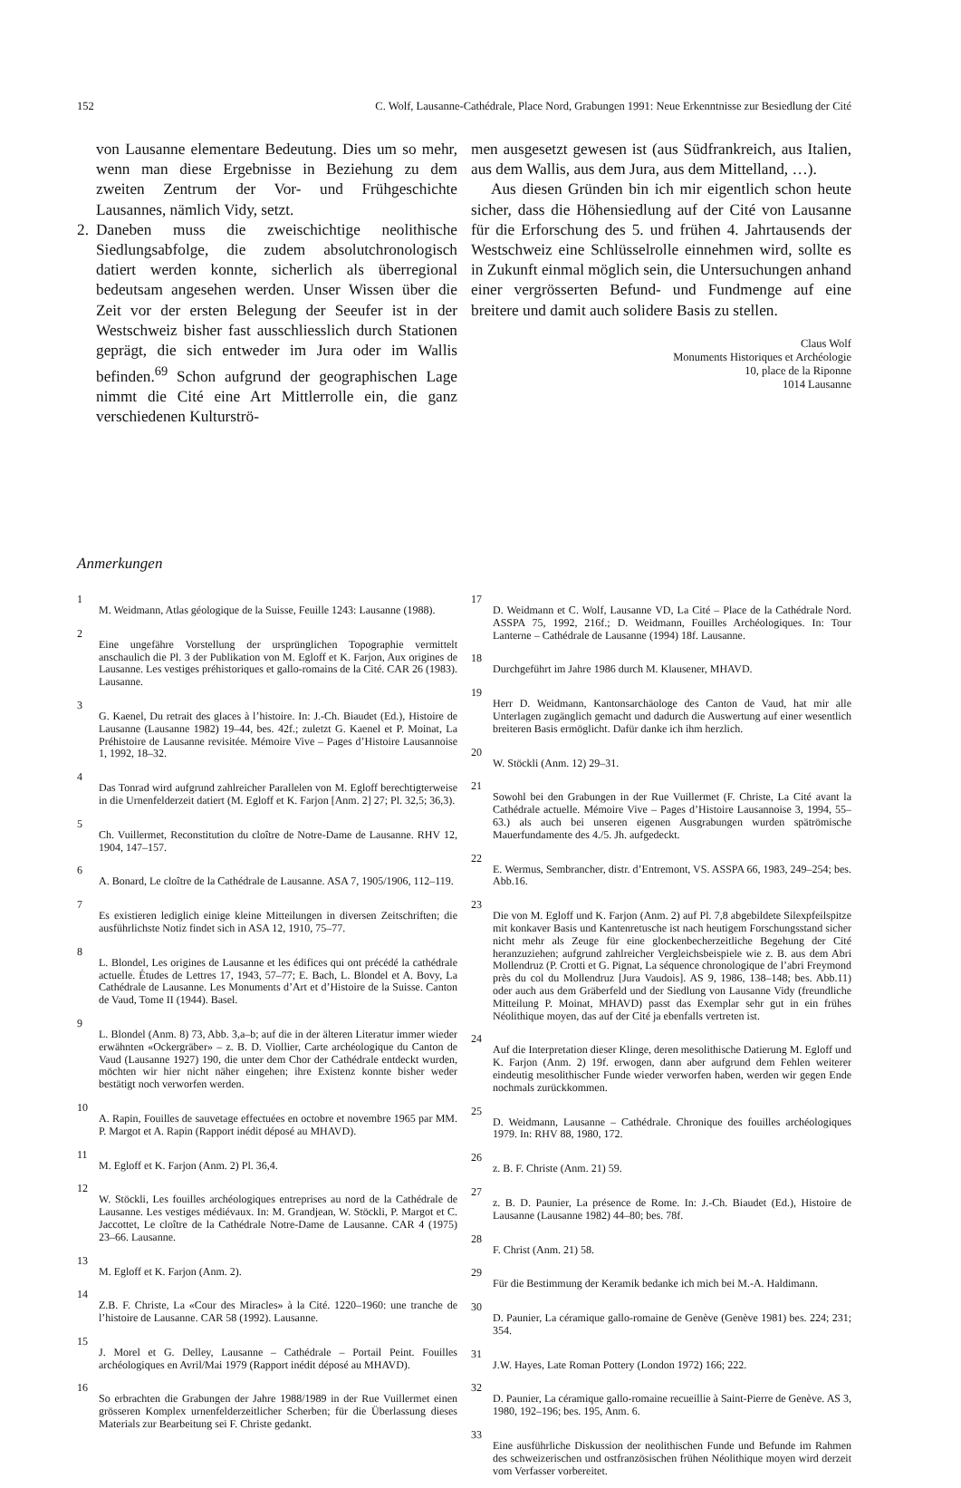152 C. Wolf, Lausanne-Cathédrale, Place Nord, Grabungen 1991: Neue Erkenntnisse zur Besiedlung der Cité
von Lausanne elementare Bedeutung. Dies um so mehr, wenn man diese Ergebnisse in Beziehung zu dem zweiten Zentrum der Vor- und Frühgeschichte Lausannes, nämlich Vidy, setzt.
2. Daneben muss die zweischichtige neolithische Siedlungsabfolge, die zudem absolutchronologisch datiert werden konnte, sicherlich als überregional bedeutsam angesehen werden. Unser Wissen über die Zeit vor der ersten Belegung der Seeufer ist in der Westschweiz bisher fast ausschliesslich durch Stationen geprägt, die sich entweder im Jura oder im Wallis befinden.<sup>69</sup> Schon aufgrund der geographischen Lage nimmt die Cité eine Art Mittlerrolle ein, die ganz verschiedenen Kulturströ-
men ausgesetzt gewesen ist (aus Südfrankreich, aus Italien, aus dem Wallis, aus dem Jura, aus dem Mittelland, …).
Aus diesen Gründen bin ich mir eigentlich schon heute sicher, dass die Höhensiedlung auf der Cité von Lausanne für die Erforschung des 5. und frühen 4. Jahrtausends der Westschweiz eine Schlüsselrolle einnehmen wird, sollte es in Zukunft einmal möglich sein, die Untersuchungen anhand einer vergrösserten Befund- und Fundmenge auf eine breitere und damit auch solidere Basis zu stellen.
Claus Wolf
Monuments Historiques et Archéologie
10, place de la Riponne
1014 Lausanne
Anmerkungen
1
M. Weidmann, Atlas géologique de la Suisse, Feuille 1243: Lausanne (1988).
2
Eine ungefähre Vorstellung der ursprünglichen Topographie vermittelt anschaulich die Pl. 3 der Publikation von M. Egloff et K. Farjon, Aux origines de Lausanne. Les vestiges préhistoriques et gallo-romains de la Cité. CAR 26 (1983). Lausanne.
3
G. Kaenel, Du retrait des glaces à l’histoire. In: J.-Ch. Biaudet (Ed.), Histoire de Lausanne (Lausanne 1982) 19–44, bes. 42f.; zuletzt G. Kaenel et P. Moinat, La Préhistoire de Lausanne revisitée. Mémoire Vive – Pages d’Histoire Lausannoise 1, 1992, 18–32.
4
Das Tonrad wird aufgrund zahlreicher Parallelen von M. Egloff berechtigterweise in die Urnenfelderzeit datiert (M. Egloff et K. Farjon [Anm. 2] 27; Pl. 32,5; 36,3).
5
Ch. Vuillermet, Reconstitution du cloître de Notre-Dame de Lausanne. RHV 12, 1904, 147–157.
6
A. Bonard, Le cloître de la Cathédrale de Lausanne. ASA 7, 1905/1906, 112–119.
7
Es existieren lediglich einige kleine Mitteilungen in diversen Zeitschriften; die ausführlichste Notiz findet sich in ASA 12, 1910, 75–77.
8
L. Blondel, Les origines de Lausanne et les édifices qui ont précédé la cathédrale actuelle. Études de Lettres 17, 1943, 57–77; E. Bach, L. Blondel et A. Bovy, La Cathédrale de Lausanne. Les Monuments d’Art et d’Histoire de la Suisse. Canton de Vaud, Tome II (1944). Basel.
9
L. Blondel (Anm. 8) 73, Abb. 3,a–b; auf die in der älteren Literatur immer wieder erwähnten «Ockergräber» – z. B. D. Viollier, Carte archéologique du Canton de Vaud (Lausanne 1927) 190, die unter dem Chor der Cathédrale entdeckt wurden, möchten wir hier nicht näher eingehen; ihre Existenz konnte bisher weder bestätigt noch verworfen werden.
10
A. Rapin, Fouilles de sauvetage effectuées en octobre et novembre 1965 par MM. P. Margot et A. Rapin (Rapport inédit déposé au MHAVD).
11
M. Egloff et K. Farjon (Anm. 2) Pl. 36,4.
12
W. Stöckli, Les fouilles archéologiques entreprises au nord de la Cathédrale de Lausanne. Les vestiges médiévaux. In: M. Grandjean, W. Stöckli, P. Margot et C. Jaccottet, Le cloître de la Cathédrale Notre-Dame de Lausanne. CAR 4 (1975) 23–66. Lausanne.
13
M. Egloff et K. Farjon (Anm. 2).
14
Z.B. F. Christe, La «Cour des Miracles» à la Cité. 1220–1960: une tranche de l’histoire de Lausanne. CAR 58 (1992). Lausanne.
15
J. Morel et G. Delley, Lausanne – Cathédrale – Portail Peint. Fouilles archéologiques en Avril/Mai 1979 (Rapport inédit déposé au MHAVD).
16
So erbrachten die Grabungen der Jahre 1988/1989 in der Rue Vuillermet einen grösseren Komplex urnenfelderzeitlicher Scherben; für die Überlassung dieses Materials zur Bearbeitung sei F. Christe gedankt.
17
D. Weidmann et C. Wolf, Lausanne VD, La Cité – Place de la Cathédrale Nord. ASSPA 75, 1992, 216f.; D. Weidmann, Fouilles Archéologiques. In: Tour Lanterne – Cathédrale de Lausanne (1994) 18f. Lausanne.
18
Durchgeführt im Jahre 1986 durch M. Klausener, MHAVD.
19
Herr D. Weidmann, Kantonsarchäologe des Canton de Vaud, hat mir alle Unterlagen zugänglich gemacht und dadurch die Auswertung auf einer wesentlich breiteren Basis ermöglicht. Dafür danke ich ihm herzlich.
20
W. Stöckli (Anm. 12) 29–31.
21
Sowohl bei den Grabungen in der Rue Vuillermet (F. Christe, La Cité avant la Cathédrale actuelle. Mémoire Vive – Pages d’Histoire Lausannoise 3, 1994, 55–63.) als auch bei unseren eigenen Ausgrabungen wurden spätrömische Mauerfundamente des 4./5. Jh. aufgedeckt.
22
E. Wermus, Sembrancher, distr. d’Entremont, VS. ASSPA 66, 1983, 249–254; bes. Abb.16.
23
Die von M. Egloff und K. Farjon (Anm. 2) auf Pl. 7,8 abgebildete Silexpfeilspitze mit konkaver Basis und Kantenretusche ist nach heutigem Forschungsstand sicher nicht mehr als Zeuge für eine glockenbecherzeitliche Begehung der Cité heranzuziehen; aufgrund zahlreicher Vergleichsbeispiele wie z. B. aus dem Abri Mollendruz (P. Crotti et G. Pignat, La séquence chronologique de l’abri Freymond près du col du Mollendruz [Jura Vaudois]. AS 9, 1986, 138–148; bes. Abb.11) oder auch aus dem Gräberfeld und der Siedlung von Lausanne Vidy (freundliche Mitteilung P. Moinat, MHAVD) passt das Exemplar sehr gut in ein frühes Néolithique moyen, das auf der Cité ja ebenfalls vertreten ist.
24
Auf die Interpretation dieser Klinge, deren mesolithische Datierung M. Egloff und K. Farjon (Anm. 2) 19f. erwogen, dann aber aufgrund dem Fehlen weiterer eindeutig mesolithischer Funde wieder verworfen haben, werden wir gegen Ende nochmals zurückkommen.
25
D. Weidmann, Lausanne – Cathédrale. Chronique des fouilles archéologiques 1979. In: RHV 88, 1980, 172.
26
z. B. F. Christe (Anm. 21) 59.
27
z. B. D. Paunier, La présence de Rome. In: J.-Ch. Biaudet (Ed.), Histoire de Lausanne (Lausanne 1982) 44–80; bes. 78f.
28
F. Christ (Anm. 21) 58.
29
Für die Bestimmung der Keramik bedanke ich mich bei M.-A. Haldimann.
30
D. Paunier, La céramique gallo-romaine de Genève (Genève 1981) bes. 224; 231; 354.
31
J.W. Hayes, Late Roman Pottery (London 1972) 166; 222.
32
D. Paunier, La céramique gallo-romaine recueillie à Saint-Pierre de Genève. AS 3, 1980, 192–196; bes. 195, Anm. 6.
33
Eine ausführliche Diskussion der neolithischen Funde und Befunde im Rahmen des schweizerischen und ostfranzösischen frühen Néolithique moyen wird derzeit vom Verfasser vorbereitet.